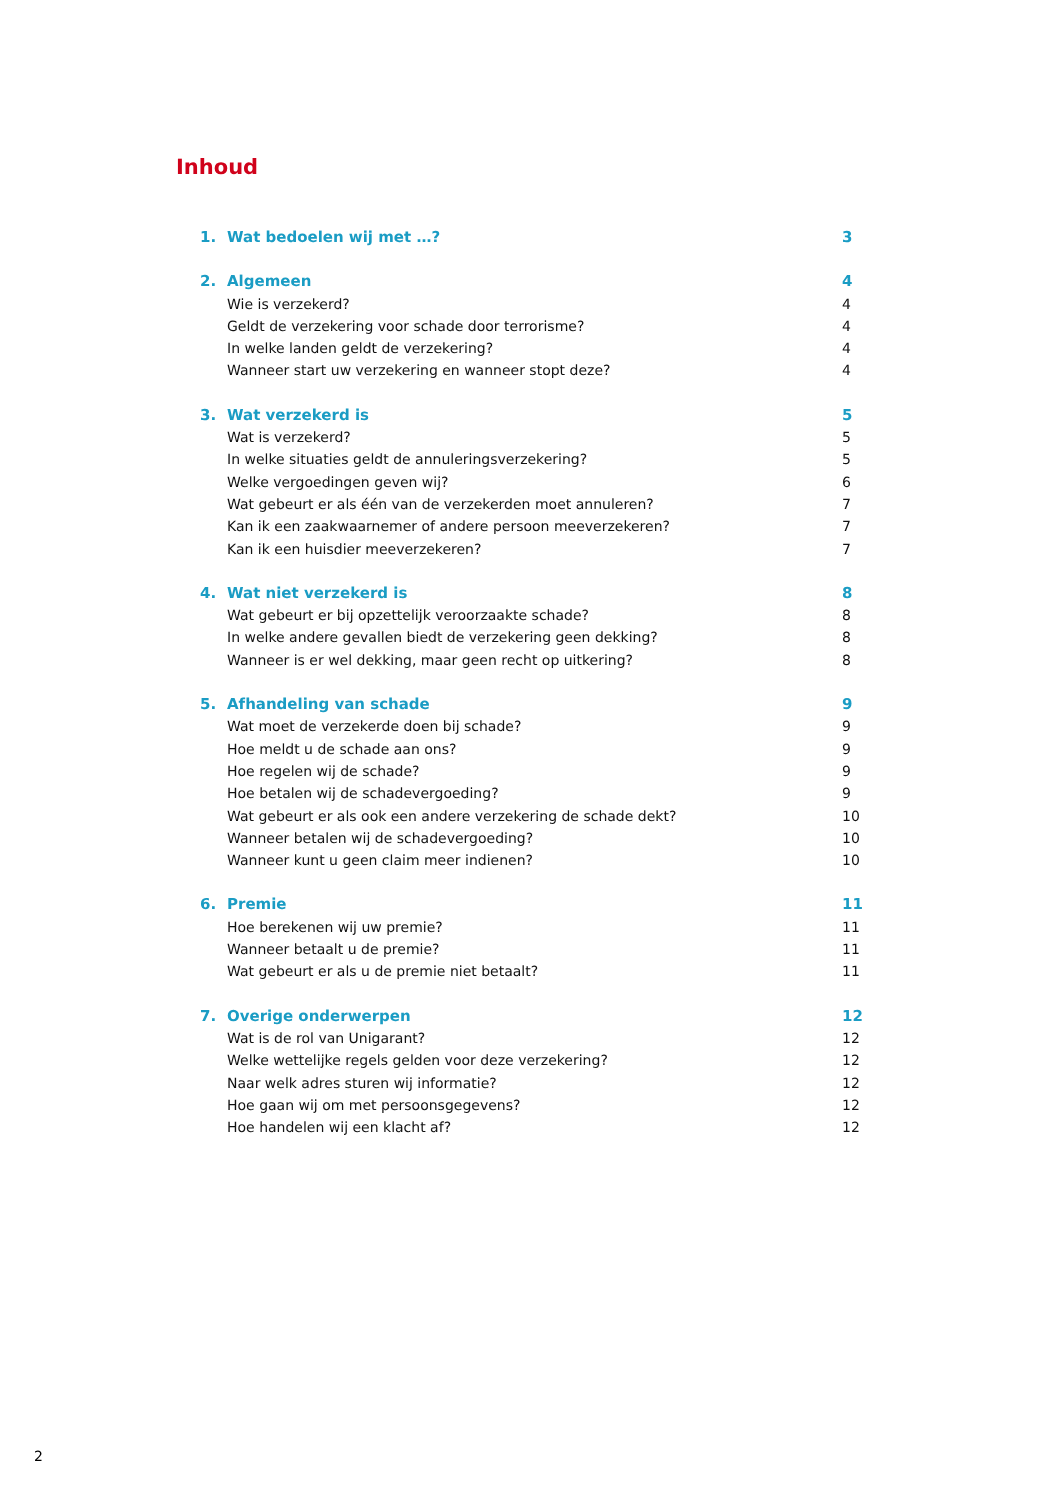Inhoud
1. Wat bedoelen wij met …? 3
2. Algemeen 4
Wie is verzekerd? 4
Geldt de verzekering voor schade door terrorisme? 4
In welke landen geldt de verzekering? 4
Wanneer start uw verzekering en wanneer stopt deze? 4
3. Wat verzekerd is 5
Wat is verzekerd? 5
In welke situaties geldt de annuleringsverzekering? 5
Welke vergoedingen geven wij? 6
Wat gebeurt er als één van de verzekerden moet annuleren? 7
Kan ik een zaakwaarnemer of andere persoon meeverzekeren? 7
Kan ik een huisdier meeverzekeren? 7
4. Wat niet verzekerd is 8
Wat gebeurt er bij opzettelijk veroorzaakte schade? 8
In welke andere gevallen biedt de verzekering geen dekking? 8
Wanneer is er wel dekking, maar geen recht op uitkering? 8
5. Afhandeling van schade 9
Wat moet de verzekerde doen bij schade? 9
Hoe meldt u de schade aan ons? 9
Hoe regelen wij de schade? 9
Hoe betalen wij de schadevergoeding? 9
Wat gebeurt er als ook een andere verzekering de schade dekt? 10
Wanneer betalen wij de schadevergoeding? 10
Wanneer kunt u geen claim meer indienen? 10
6. Premie 11
Hoe berekenen wij uw premie? 11
Wanneer betaalt u de premie? 11
Wat gebeurt er als u de premie niet betaalt? 11
7. Overige onderwerpen 12
Wat is de rol van Unigarant? 12
Welke wettelijke regels gelden voor deze verzekering? 12
Naar welk adres sturen wij informatie? 12
Hoe gaan wij om met persoonsgegevens? 12
Hoe handelen wij een klacht af? 12
2